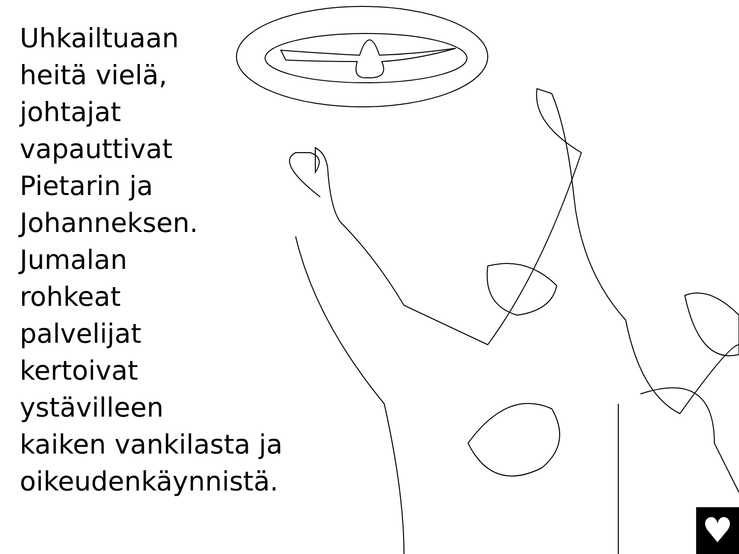Uhkailtuaan
heitä vielä,
johtajat
vapauttivat
Pietarin ja
Johanneksen.
Jumalan
rohkeat
palvelijat
kertoivat
ystävilleen
kaiken vankilasta ja
oikeudenkäynnistä.
♥